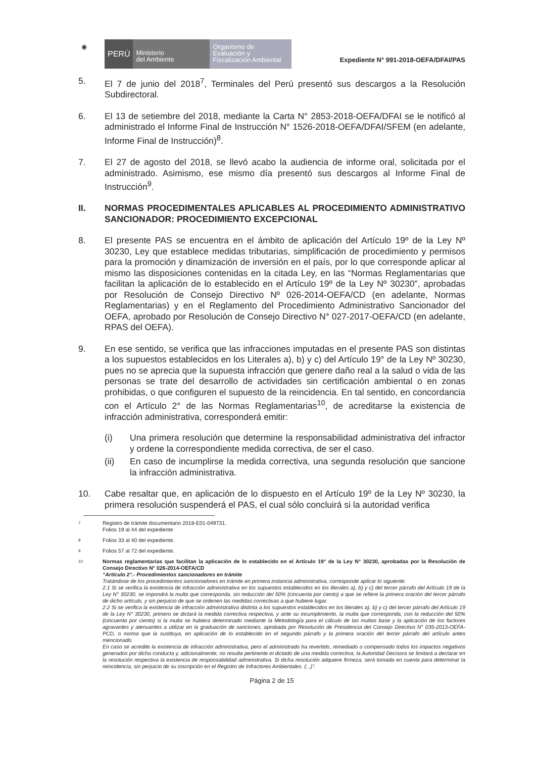◉
PERÚ
Ministerio
del Ambiente
Organismo de
Evaluación y
Fiscalización Ambiental
Expediente N° 991-2018-OEFA/DFAI/PAS
5. El 7 de junio del 2018<sup>7</sup>, Terminales del Perú presentó sus descargos a la Resolución Subdirectoral.
6. El 13 de setiembre del 2018, mediante la Carta N° 2853-2018-OEFA/DFAI se le notificó al administrado el Informe Final de Instrucción N° 1526-2018-OEFA/DFAI/SFEM (en adelante, Informe Final de Instrucción)<sup>8</sup>.
7. El 27 de agosto del 2018, se llevó acabo la audiencia de informe oral, solicitada por el administrado. Asimismo, ese mismo día presentó sus descargos al Informe Final de Instrucción<sup>9</sup>.
II. NORMAS PROCEDIMENTALES APLICABLES AL PROCEDIMIENTO ADMINISTRATIVO SANCIONADOR: PROCEDIMIENTO EXCEPCIONAL
8. El presente PAS se encuentra en el ámbito de aplicación del Artículo 19º de la Ley Nº 30230, Ley que establece medidas tributarias, simplificación de procedimiento y permisos para la promoción y dinamización de inversión en el país, por lo que corresponde aplicar al mismo las disposiciones contenidas en la citada Ley, en las “Normas Reglamentarias que facilitan la aplicación de lo establecido en el Artículo 19º de la Ley Nº 30230”, aprobadas por Resolución de Consejo Directivo Nº 026-2014-OEFA/CD (en adelante, Normas Reglamentarias) y en el Reglamento del Procedimiento Administrativo Sancionador del OEFA, aprobado por Resolución de Consejo Directivo N° 027-2017-OEFA/CD (en adelante, RPAS del OEFA).
9. En ese sentido, se verifica que las infracciones imputadas en el presente PAS son distintas a los supuestos establecidos en los Literales a), b) y c) del Artículo 19° de la Ley Nº 30230, pues no se aprecia que la supuesta infracción que genere daño real a la salud o vida de las personas se trate del desarrollo de actividades sin certificación ambiental o en zonas prohibidas, o que configuren el supuesto de la reincidencia. En tal sentido, en concordancia con el Artículo 2° de las Normas Reglamentarias<sup>10</sup>, de acreditarse la existencia de infracción administrativa, corresponderá emitir:
(i) Una primera resolución que determine la responsabilidad administrativa del infractor y ordene la correspondiente medida correctiva, de ser el caso.
(ii) En caso de incumplirse la medida correctiva, una segunda resolución que sancione la infracción administrativa.
10. Cabe resaltar que, en aplicación de lo dispuesto en el Artículo 19º de la Ley Nº 30230, la primera resolución suspenderá el PAS, el cual sólo concluirá si la autoridad verifica
7
Registro de trámite documentario 2018-E01-049731.
Folios 19 al 44 del expediente
8
Folios 33 al 40 del expediente.
9
Folios 57 al 72 del expediente.
10
Normas reglamentarias que facilitan la aplicación de lo establecido en el Artículo 19° de la Ley N° 30230, aprobadas por la Resolución de Consejo Directivo N° 026-2014-OEFA/CD
“Artículo 2°.- Procedimientos sancionadores en trámite
Tratándose de los procedimientos sancionadores en trámite en primera instancia administrativa, corresponde aplicar lo siguiente:
2.1 Si se verifica la existencia de infracción administrativa en los supuestos establecidos en los literales a), b) y c) del tercer párrafo del Artículo 19 de la Ley N° 30230, se impondrá la multa que corresponda, sin reducción del 50% (cincuenta por ciento) a que se refiere la primera oración del tercer párrafo de dicho artículo, y sin perjuicio de que se ordenen las medidas correctivas a que hubiere lugar.
2.2 Si se verifica la existencia de infracción administrativa distinta a los supuestos establecidos en los literales a), b) y c) del tercer párrafo del Artículo 19 de la Ley N° 30230, primero se dictará la medida correctiva respectiva, y ante su incumplimiento, la multa que corresponda, con la reducción del 50% (cincuenta por ciento) si la multa se hubiera determinado mediante la Metodología para el cálculo de las multas base y la aplicación de los factores agravantes y atenuantes a utilizar en la graduación de sanciones, aprobada por Resolución de Presidencia del Consejo Directivo N° 035-2013-OEFA-PCD, o norma que la sustituya, en aplicación de lo establecido en el segundo párrafo y la primera oración del tercer párrafo del artículo antes mencionado.
En caso se acredite la existencia de infracción administrativa, pero el administrado ha revertido, remediado o compensado todos los impactos negativos generados por dicha conducta y, adicionalmente, no resulta pertinente el dictado de una medida correctiva, la Autoridad Decisora se limitará a declarar en la resolución respectiva la existencia de responsabilidad administrativa. Si dicha resolución adquiere firmeza, será tomada en cuenta para determinar la reincidencia, sin perjuicio de su inscripción en el Registro de Infractores Ambientales. (...)”.
Página 2 de 15